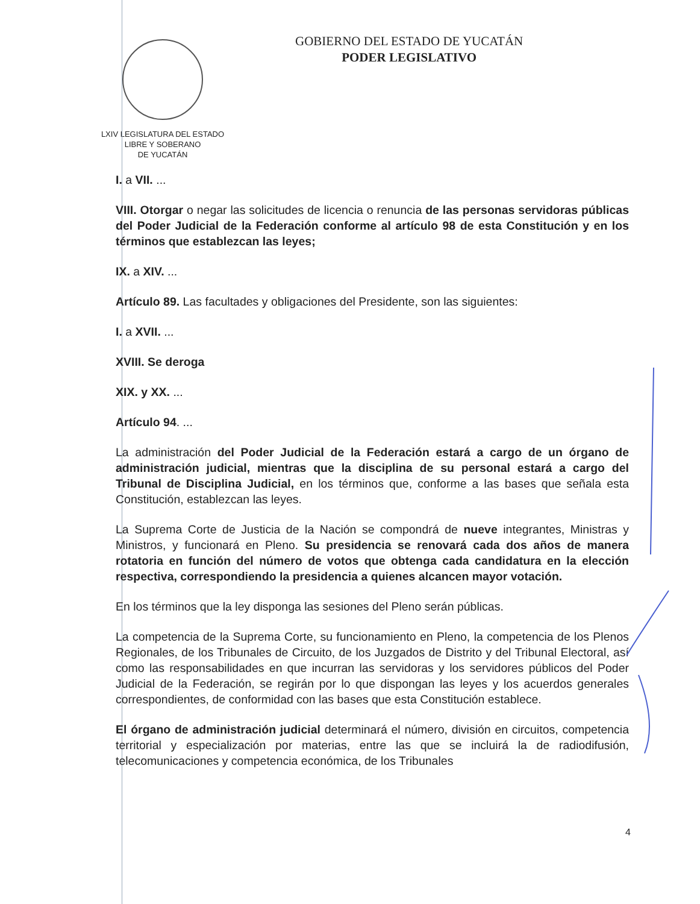LXIV LEGISLATURA DEL ESTADO
LIBRE Y SOBERANO
DE YUCATÁN
GOBIERNO DEL ESTADO DE YUCATÁN
PODER LEGISLATIVO
I. a VII. ...
VIII. Otorgar o negar las solicitudes de licencia o renuncia de las personas servidoras públicas del Poder Judicial de la Federación conforme al artículo 98 de esta Constitución y en los términos que establezcan las leyes;
IX. a XIV. ...
Artículo 89. Las facultades y obligaciones del Presidente, son las siguientes:
I. a XVII. ...
XVIII. Se deroga
XIX. y XX. ...
Artículo 94. ...
La administración del Poder Judicial de la Federación estará a cargo de un órgano de administración judicial, mientras que la disciplina de su personal estará a cargo del Tribunal de Disciplina Judicial, en los términos que, conforme a las bases que señala esta Constitución, establezcan las leyes.
La Suprema Corte de Justicia de la Nación se compondrá de nueve integrantes, Ministras y Ministros, y funcionará en Pleno. Su presidencia se renovará cada dos años de manera rotatoria en función del número de votos que obtenga cada candidatura en la elección respectiva, correspondiendo la presidencia a quienes alcancen mayor votación.
En los términos que la ley disponga las sesiones del Pleno serán públicas.
La competencia de la Suprema Corte, su funcionamiento en Pleno, la competencia de los Plenos Regionales, de los Tribunales de Circuito, de los Juzgados de Distrito y del Tribunal Electoral, así como las responsabilidades en que incurran las servidoras y los servidores públicos del Poder Judicial de la Federación, se regirán por lo que dispongan las leyes y los acuerdos generales correspondientes, de conformidad con las bases que esta Constitución establece.
El órgano de administración judicial determinará el número, división en circuitos, competencia territorial y especialización por materias, entre las que se incluirá la de radiodifusión, telecomunicaciones y competencia económica, de los Tribunales
4